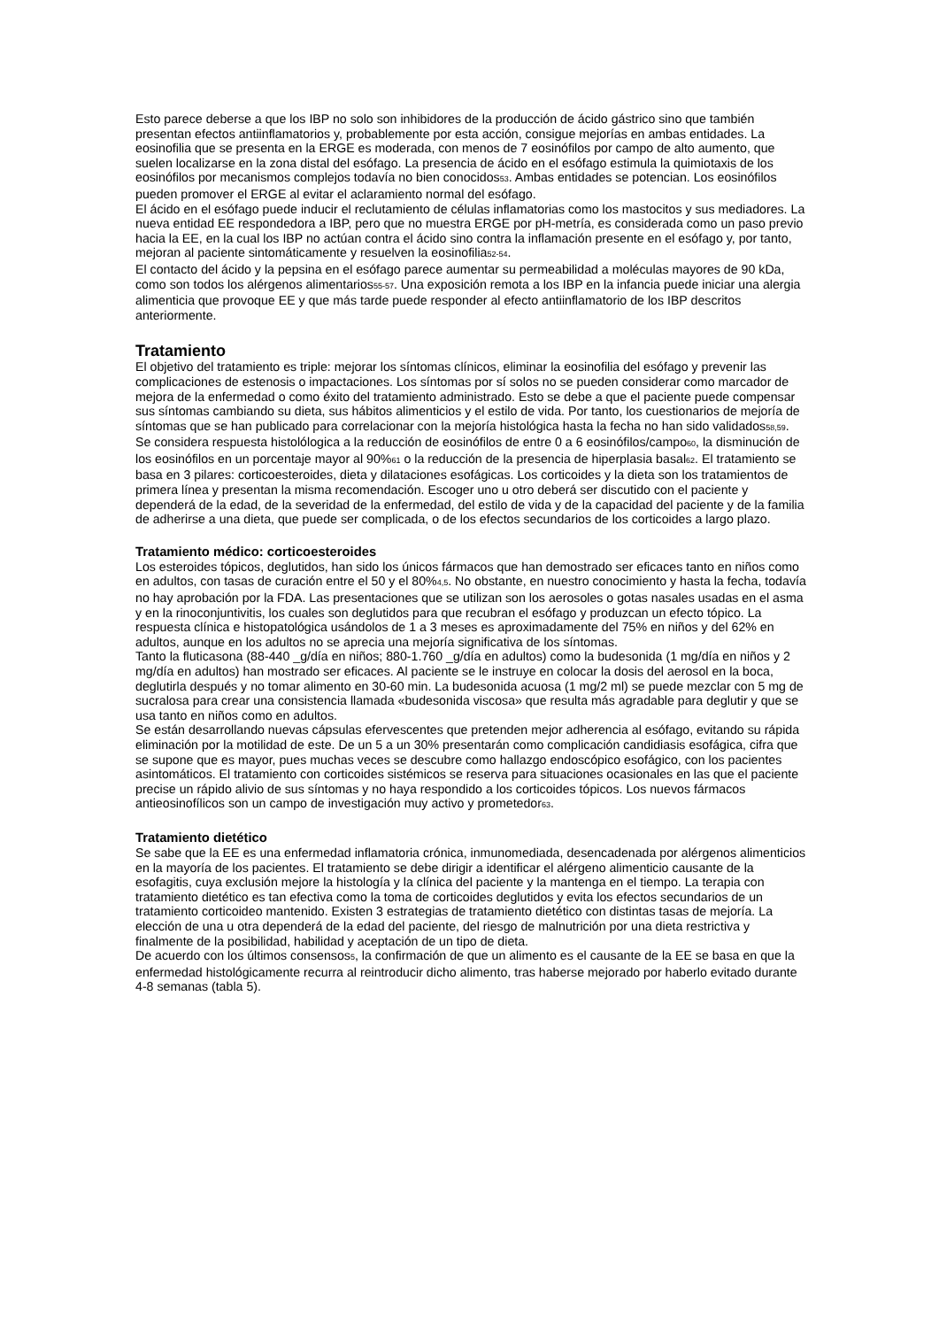Esto parece deberse a que los IBP no solo son inhibidores de la producción de ácido gástrico sino que también presentan efectos antiinflamatorios y, probablemente por esta acción, consigue mejorías en ambas entidades. La eosinofilia que se presenta en la ERGE es moderada, con menos de 7 eosinófilos por campo de alto aumento, que suelen localizarse en la zona distal del esófago. La presencia de ácido en el esófago estimula la quimiotaxis de los eosinófilos por mecanismos complejos todavía no bien conocidos53. Ambas entidades se potencian. Los eosinófilos pueden promover el ERGE al evitar el aclaramiento normal del esófago.
El ácido en el esófago puede inducir el reclutamiento de células inflamatorias como los mastocitos y sus mediadores. La nueva entidad EE respondedora a IBP, pero que no muestra ERGE por pH-metría, es considerada como un paso previo hacia la EE, en la cual los IBP no actúan contra el ácido sino contra la inflamación presente en el esófago y, por tanto, mejoran al paciente sintomáticamente y resuelven la eosinofilia52-54.
El contacto del ácido y la pepsina en el esófago parece aumentar su permeabilidad a moléculas mayores de 90 kDa, como son todos los alérgenos alimentarios55-57. Una exposición remota a los IBP en la infancia puede iniciar una alergia alimenticia que provoque EE y que más tarde puede responder al efecto antiinflamatorio de los IBP descritos anteriormente.
Tratamiento
El objetivo del tratamiento es triple: mejorar los síntomas clínicos, eliminar la eosinofilia del esófago y prevenir las complicaciones de estenosis o impactaciones. Los síntomas por sí solos no se pueden considerar como marcador de mejora de la enfermedad o como éxito del tratamiento administrado. Esto se debe a que el paciente puede compensar sus síntomas cambiando su dieta, sus hábitos alimenticios y el estilo de vida. Por tanto, los cuestionarios de mejoría de síntomas que se han publicado para correlacionar con la mejoría histológica hasta la fecha no han sido validados58,59.
Se considera respuesta histolólogica a la reducción de eosinófilos de entre 0 a 6 eosinófilos/campo60, la disminución de los eosinófilos en un porcentaje mayor al 90%61 o la reducción de la presencia de hiperplasia basal62. El tratamiento se basa en 3 pilares: corticoesteroides, dieta y dilataciones esofágicas. Los corticoides y la dieta son los tratamientos de primera línea y presentan la misma recomendación. Escoger uno u otro deberá ser discutido con el paciente y dependerá de la edad, de la severidad de la enfermedad, del estilo de vida y de la capacidad del paciente y de la familia de adherirse a una dieta, que puede ser complicada, o de los efectos secundarios de los corticoides a largo plazo.
Tratamiento médico: corticoesteroides
Los esteroides tópicos, deglutidos, han sido los únicos fármacos que han demostrado ser eficaces tanto en niños como en adultos, con tasas de curación entre el 50 y el 80%4,5. No obstante, en nuestro conocimiento y hasta la fecha, todavía no hay aprobación por la FDA. Las presentaciones que se utilizan son los aerosoles o gotas nasales usadas en el asma y en la rinoconjuntivitis, los cuales son deglutidos para que recubran el esófago y produzcan un efecto tópico. La respuesta clínica e histopatológica usándolos de 1 a 3 meses es aproximadamente del 75% en niños y del 62% en adultos, aunque en los adultos no se aprecia una mejoría significativa de los síntomas.
Tanto la fluticasona (88-440 _g/día en niños; 880-1.760 _g/día en adultos) como la budesonida (1 mg/día en niños y 2 mg/día en adultos) han mostrado ser eficaces. Al paciente se le instruye en colocar la dosis del aerosol en la boca, deglutirla después y no tomar alimento en 30-60 min. La budesonida acuosa (1 mg/2 ml) se puede mezclar con 5 mg de sucralosa para crear una consistencia llamada «budesonida viscosa» que resulta más agradable para deglutir y que se usa tanto en niños como en adultos.
Se están desarrollando nuevas cápsulas efervescentes que pretenden mejor adherencia al esófago, evitando su rápida eliminación por la motilidad de este. De un 5 a un 30% presentarán como complicación candidiasis esofágica, cifra que se supone que es mayor, pues muchas veces se descubre como hallazgo endoscópico esofágico, con los pacientes asintomáticos. El tratamiento con corticoides sistémicos se reserva para situaciones ocasionales en las que el paciente precise un rápido alivio de sus síntomas y no haya respondido a los corticoides tópicos. Los nuevos fármacos antieosinofílicos son un campo de investigación muy activo y prometedor63.
Tratamiento dietético
Se sabe que la EE es una enfermedad inflamatoria crónica, inmunomediada, desencadenada por alérgenos alimenticios en la mayoría de los pacientes. El tratamiento se debe dirigir a identificar el alérgeno alimenticio causante de la esofagitis, cuya exclusión mejore la histología y la clínica del paciente y la mantenga en el tiempo. La terapia con tratamiento dietético es tan efectiva como la toma de corticoides deglutidos y evita los efectos secundarios de un tratamiento corticoideo mantenido. Existen 3 estrategias de tratamiento dietético con distintas tasas de mejoría. La elección de una u otra dependerá de la edad del paciente, del riesgo de malnutrición por una dieta restrictiva y finalmente de la posibilidad, habilidad y aceptación de un tipo de dieta.
De acuerdo con los últimos consensos5, la confirmación de que un alimento es el causante de la EE se basa en que la enfermedad histológicamente recurra al reintroducir dicho alimento, tras haberse mejorado por haberlo evitado durante 4-8 semanas (tabla 5).